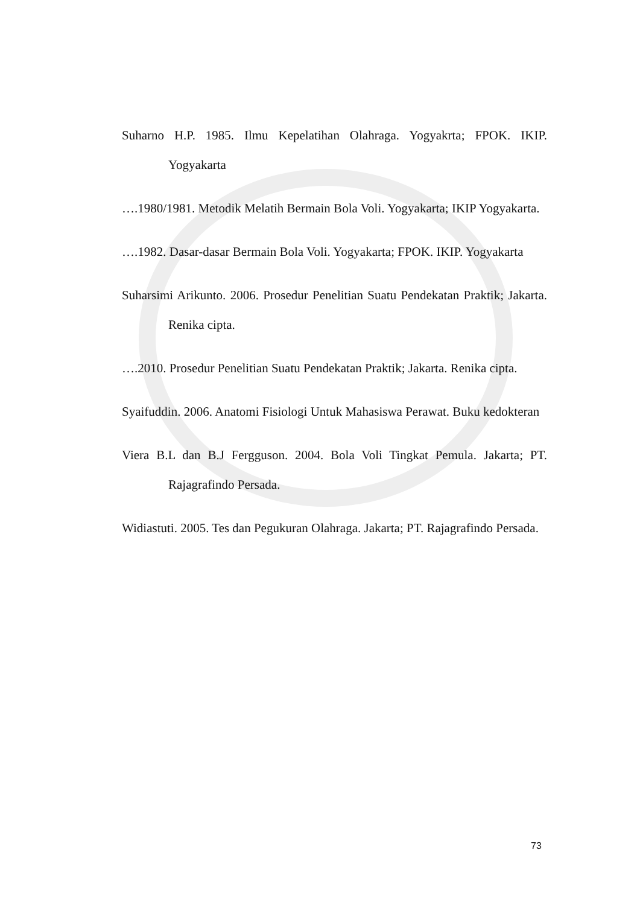Suharno H.P. 1985. Ilmu Kepelatihan Olahraga. Yogyakrta; FPOK. IKIP. Yogyakarta
….1980/1981. Metodik Melatih Bermain Bola Voli. Yogyakarta; IKIP Yogyakarta.
….1982. Dasar-dasar Bermain Bola Voli. Yogyakarta; FPOK. IKIP. Yogyakarta
Suharsimi Arikunto. 2006. Prosedur Penelitian Suatu Pendekatan Praktik; Jakarta. Renika cipta.
….2010. Prosedur Penelitian Suatu Pendekatan Praktik; Jakarta. Renika cipta.
Syaifuddin. 2006. Anatomi Fisiologi Untuk Mahasiswa Perawat. Buku kedokteran
Viera B.L dan B.J Fergguson. 2004. Bola Voli Tingkat Pemula. Jakarta; PT. Rajagrafindo Persada.
Widiastuti. 2005. Tes dan Pegukuran Olahraga. Jakarta; PT. Rajagrafindo Persada.
73